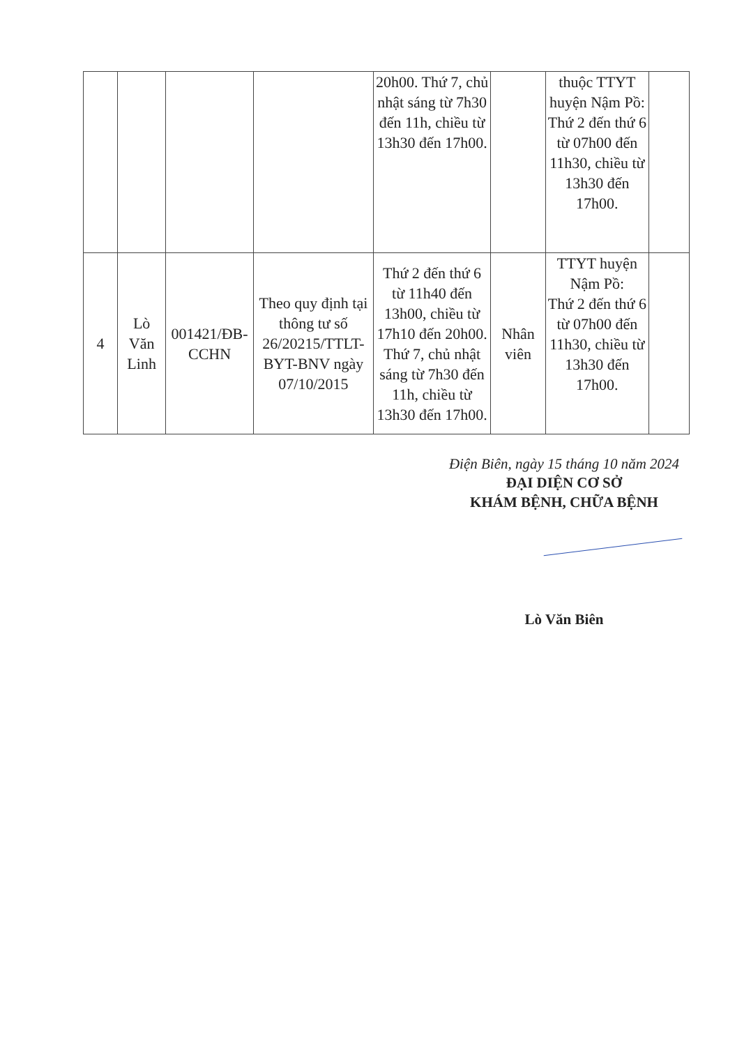| | | | | 20h00. Thứ 7, chủ nhật sáng từ 7h30 đến 11h, chiều từ 13h30 đến 17h00. | | thuộc TTYT huyện Nậm Pồ: Thứ 2 đến thứ 6 từ 07h00 đến 11h30, chiều từ 13h30 đến 17h00. | |
| 4 | Lò Văn Linh | 001421/ĐB-CCHN | Theo quy định tại thông tư số 26/20215/TTLT-BYT-BNV ngày 07/10/2015 | Thứ 2 đến thứ 6 từ 11h40 đến 13h00, chiều từ 17h10 đến 20h00. Thứ 7, chủ nhật sáng từ 7h30 đến 11h, chiều từ 13h30 đến 17h00. | Nhân viên | TTYT huyện Nậm Pồ: Thứ 2 đến thứ 6 từ 07h00 đến 11h30, chiều từ 13h30 đến 17h00. | |
Điện Biên, ngày 15 tháng 10 năm 2024
ĐẠI DIỆN CƠ SỞ
KHÁM BỆNH, CHỮA BỆNH
Lò Văn Biên